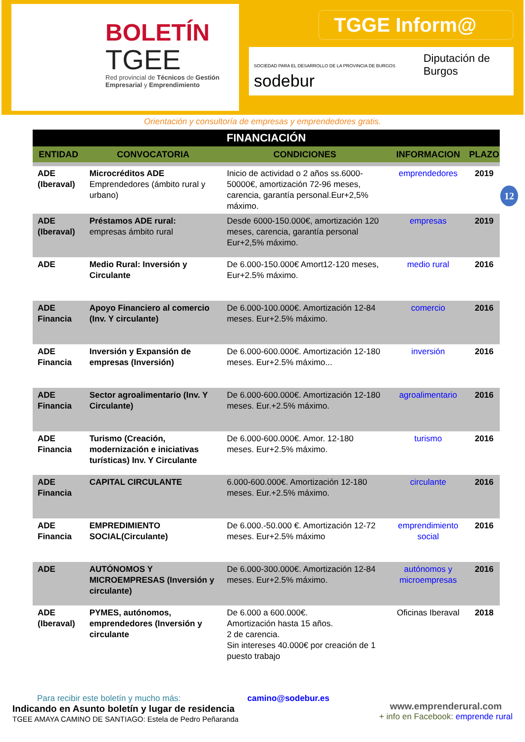BOLETÍN
TGEE
Red provincial de Técnicos de Gestión Empresarial y Emprendimiento
TGGE Inform@
SOCIEDAD PARA EL DESARROLLO DE LA PROVINCIA DE BURGOS sodebur Diputación de Burgos
Orientación y consultoría de empresas y emprendedores gratis.
12
| FINANCIACIÓN | | | | |
| --- | --- | --- | --- | --- |
| ENTIDAD | CONVOCATORIA | CONDICIONES | INFORMACION | PLAZO |
| ADE (Iberaval) | Microcréditos ADE Emprendedores (ámbito rural y urbano) | Inicio de actividad o 2 años ss.6000-50000€, amortización 72-96 meses, carencia, garantía personal.Eur+2,5% máximo. | emprendedores | 2019 |
| ADE (Iberaval) | Préstamos ADE rural: empresas ámbito rural | Desde 6000-150.000€, amortización 120 meses, carencia, garantía personal Eur+2,5% máximo. | empresas | 2019 |
| ADE | Medio Rural: Inversión y Circulante | De 6.000-150.000€ Amort12-120 meses, Eur+2.5% máximo. | medio rural | 2016 |
| ADE Financia | Apoyo Financiero al comercio (Inv. Y circulante) | De 6.000-100.000€. Amortización 12-84 meses. Eur+2.5% máximo. | comercio | 2016 |
| ADE Financia | Inversión y Expansión de empresas (Inversión) | De 6.000-600.000€. Amortización 12-180 meses. Eur+2.5% máximo... | inversión | 2016 |
| ADE Financia | Sector agroalimentario (Inv. Y Circulante) | De 6.000-600.000€. Amortización 12-180 meses. Eur.+2.5% máximo. | agroalimentario | 2016 |
| ADE Financia | Turismo (Creación, modernización e iniciativas turísticas) Inv. Y Circulante | De 6.000-600.000€. Amor. 12-180 meses. Eur+2.5% máximo. | turismo | 2016 |
| ADE Financia | CAPITAL CIRCULANTE | 6.000-600.000€. Amortización 12-180 meses. Eur.+2.5% máximo. | circulante | 2016 |
| ADE Financia | EMPREDIMIENTO SOCIAL(Circulante) | De 6.000.-50.000 €. Amortización 12-72 meses. Eur+2.5% máximo | emprendimiento social | 2016 |
| ADE | AUTÓNOMOS Y MICROEMPRESAS (Inversión y circulante) | De 6.000-300.000€. Amortización 12-84 meses. Eur+2.5% máximo. | autónomos y microempresas | 2016 |
| ADE (Iberaval) | PYMES, autónomos, emprendedores (Inversión y circulante | De 6.000 a 600.000€. Amortización hasta 15 años. 2 de carencia. Sin intereses 40.000€ por creación de 1 puesto trabajo | Oficinas Iberaval | 2018 |
Para recibir este boletín y mucho más: camino@sodebur.es
Indicando en Asunto boletín y lugar de residencia
TGEE AMAYA CAMINO DE SANTIAGO: Estela de Pedro Peñaranda
www.emprenderural.com
+ info en Facebook: emprende rural